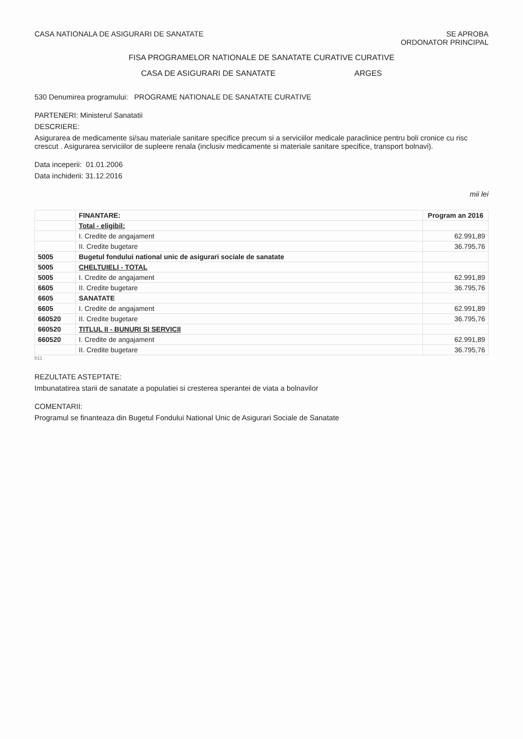CASA NATIONALA DE ASIGURARI DE SANATATE
SE APROBA
ORDONATOR PRINCIPAL
FISA PROGRAMELOR NATIONALE DE SANATATE CURATIVE CURATIVE
CASA DE ASIGURARI DE SANATATE ARGES
530 Denumirea programului: PROGRAME NATIONALE DE SANATATE CURATIVE
PARTENERI: Ministerul Sanatatii
DESCRIERE:
Asigurarea de medicamente si/sau materiale sanitare specifice precum si a serviciilor medicale paraclinice pentru boli cronice cu risc crescut . Asigurarea serviciilor de supleere renala (inclusiv medicamente si materiale sanitare specifice, transport bolnavi).
Data inceperii: 01.01.2006
Data inchiderii: 31.12.2016
mii lei
| | FINANTARE: | Program an 2016 |
| --- | --- | --- |
| | Total - eligibil: | |
| | I. Credite de angajament | 62.991,89 |
| | II. Credite bugetare | 36.795,76 |
| 5005 | Bugetul fondului national unic de asigurari sociale de sanatate | |
| 5005 | CHELTUIELI - TOTAL | |
| 5005 | I. Credite de angajament | 62.991,89 |
| 6605 | II. Credite bugetare | 36.795,76 |
| 6605 | SANATATE | |
| 6605 | I. Credite de angajament | 62.991,89 |
| 660520 | II. Credite bugetare | 36.795,76 |
| 660520 | TITLUL II - BUNURI SI SERVICII | |
| 660520 | I. Credite de angajament | 62.991,89 |
| | II. Credite bugetare | 36.795,76 |
b11
REZULTATE ASTEPTATE:
Imbunatatirea starii de sanatate a populatiei si cresterea sperantei de viata a bolnavilor
COMENTARII:
Programul se finanteaza din Bugetul Fondului National Unic de Asigurari Sociale de Sanatate